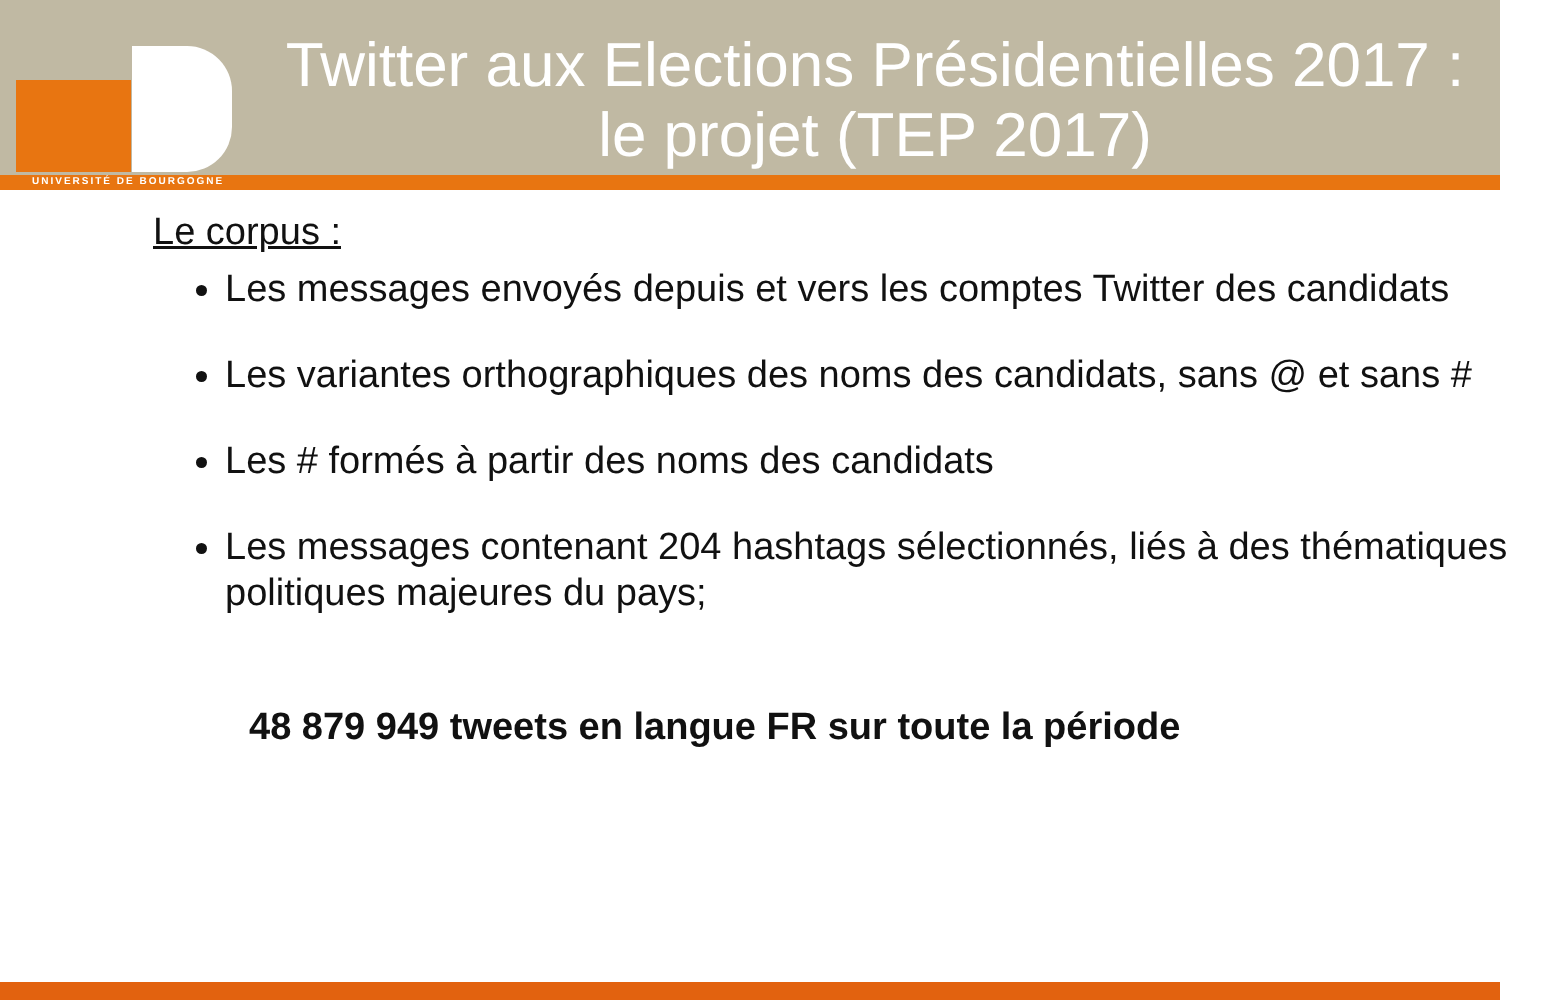UNIVERSITÉ DE BOURGOGNE
Twitter aux Elections Présidentielles 2017 :
le projet (TEP 2017)
Le corpus :
Les messages envoyés depuis et vers les comptes Twitter des candidats
Les variantes orthographiques des noms des candidats, sans @ et sans #
Les # formés à partir des noms des candidats
Les messages contenant 204 hashtags sélectionnés, liés à des thématiques politiques majeures du pays;
48 879 949 tweets en langue FR sur toute la période